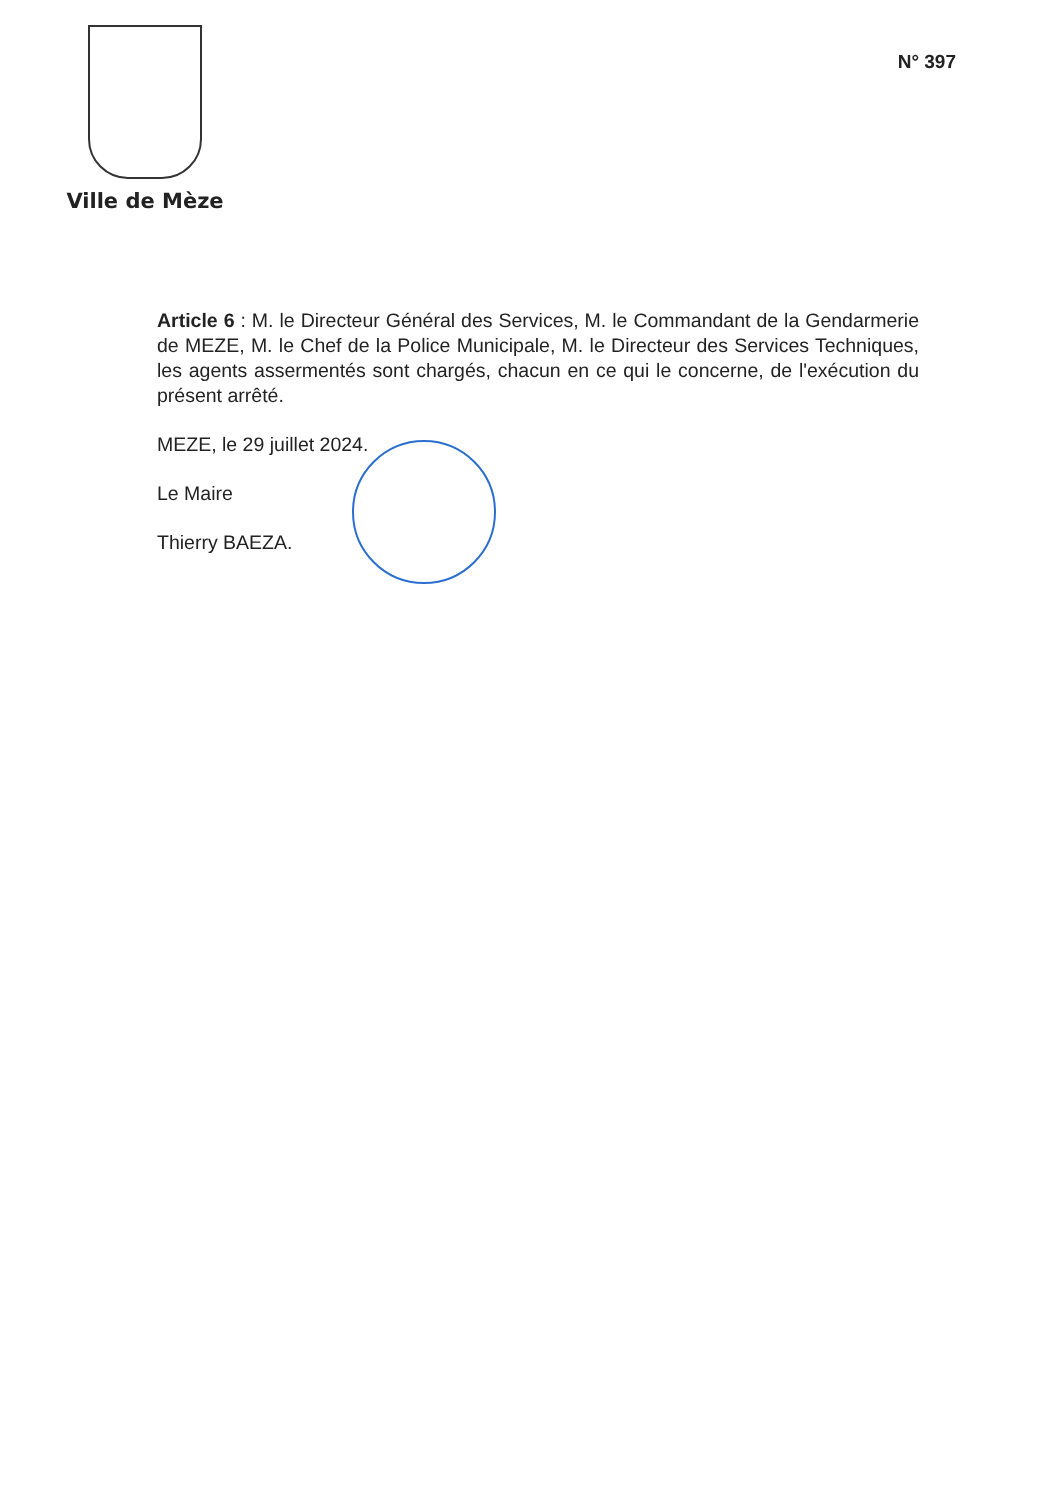Ville de Mèze
N° 397
Article 6 : M. le Directeur Général des Services, M. le Commandant de la Gendarmerie de MEZE, M. le Chef de la Police Municipale, M. le Directeur des Services Techniques, les agents assermentés sont chargés, chacun en ce qui le concerne, de l'exécution du présent arrêté.
MEZE, le 29 juillet 2024.
Le Maire
Thierry BAEZA.